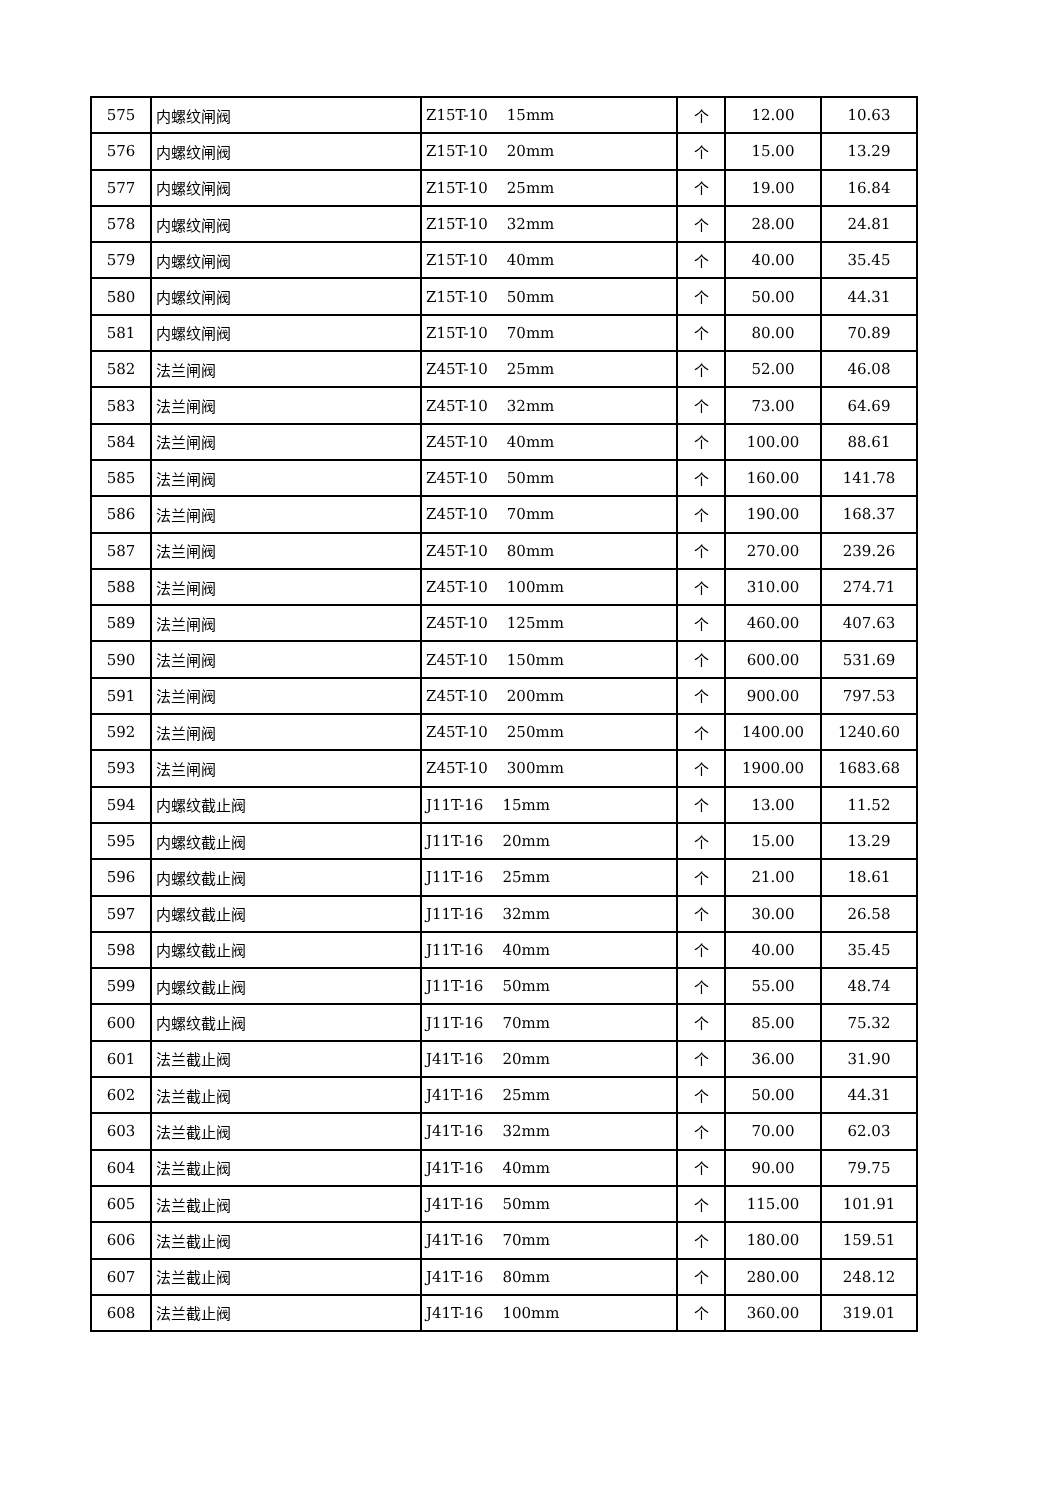| 575 | 内螺纹闸阀 | Z15T-10 15mm | 个 | 12.00 | 10.63 |
| 576 | 内螺纹闸阀 | Z15T-10 20mm | 个 | 15.00 | 13.29 |
| 577 | 内螺纹闸阀 | Z15T-10 25mm | 个 | 19.00 | 16.84 |
| 578 | 内螺纹闸阀 | Z15T-10 32mm | 个 | 28.00 | 24.81 |
| 579 | 内螺纹闸阀 | Z15T-10 40mm | 个 | 40.00 | 35.45 |
| 580 | 内螺纹闸阀 | Z15T-10 50mm | 个 | 50.00 | 44.31 |
| 581 | 内螺纹闸阀 | Z15T-10 70mm | 个 | 80.00 | 70.89 |
| 582 | 法兰闸阀 | Z45T-10 25mm | 个 | 52.00 | 46.08 |
| 583 | 法兰闸阀 | Z45T-10 32mm | 个 | 73.00 | 64.69 |
| 584 | 法兰闸阀 | Z45T-10 40mm | 个 | 100.00 | 88.61 |
| 585 | 法兰闸阀 | Z45T-10 50mm | 个 | 160.00 | 141.78 |
| 586 | 法兰闸阀 | Z45T-10 70mm | 个 | 190.00 | 168.37 |
| 587 | 法兰闸阀 | Z45T-10 80mm | 个 | 270.00 | 239.26 |
| 588 | 法兰闸阀 | Z45T-10 100mm | 个 | 310.00 | 274.71 |
| 589 | 法兰闸阀 | Z45T-10 125mm | 个 | 460.00 | 407.63 |
| 590 | 法兰闸阀 | Z45T-10 150mm | 个 | 600.00 | 531.69 |
| 591 | 法兰闸阀 | Z45T-10 200mm | 个 | 900.00 | 797.53 |
| 592 | 法兰闸阀 | Z45T-10 250mm | 个 | 1400.00 | 1240.60 |
| 593 | 法兰闸阀 | Z45T-10 300mm | 个 | 1900.00 | 1683.68 |
| 594 | 内螺纹截止阀 | J11T-16 15mm | 个 | 13.00 | 11.52 |
| 595 | 内螺纹截止阀 | J11T-16 20mm | 个 | 15.00 | 13.29 |
| 596 | 内螺纹截止阀 | J11T-16 25mm | 个 | 21.00 | 18.61 |
| 597 | 内螺纹截止阀 | J11T-16 32mm | 个 | 30.00 | 26.58 |
| 598 | 内螺纹截止阀 | J11T-16 40mm | 个 | 40.00 | 35.45 |
| 599 | 内螺纹截止阀 | J11T-16 50mm | 个 | 55.00 | 48.74 |
| 600 | 内螺纹截止阀 | J11T-16 70mm | 个 | 85.00 | 75.32 |
| 601 | 法兰截止阀 | J41T-16 20mm | 个 | 36.00 | 31.90 |
| 602 | 法兰截止阀 | J41T-16 25mm | 个 | 50.00 | 44.31 |
| 603 | 法兰截止阀 | J41T-16 32mm | 个 | 70.00 | 62.03 |
| 604 | 法兰截止阀 | J41T-16 40mm | 个 | 90.00 | 79.75 |
| 605 | 法兰截止阀 | J41T-16 50mm | 个 | 115.00 | 101.91 |
| 606 | 法兰截止阀 | J41T-16 70mm | 个 | 180.00 | 159.51 |
| 607 | 法兰截止阀 | J41T-16 80mm | 个 | 280.00 | 248.12 |
| 608 | 法兰截止阀 | J41T-16 100mm | 个 | 360.00 | 319.01 |